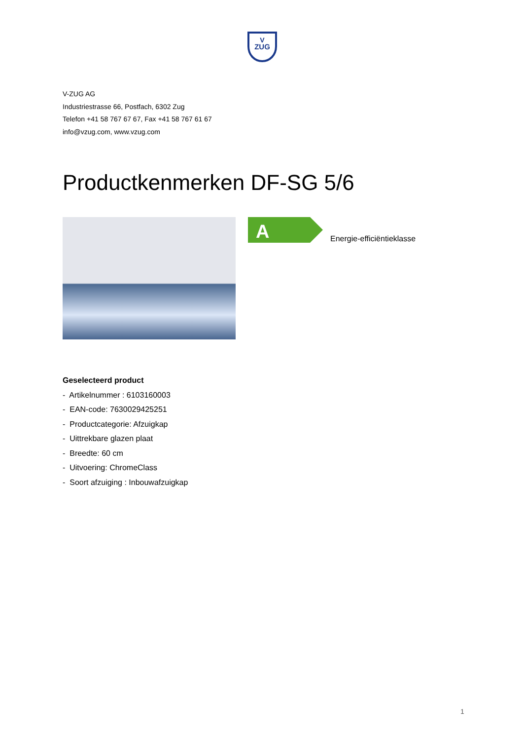V
ZUG
V-ZUG AG
Industriestrasse 66, Postfach, 6302 Zug
Telefon +41 58 767 67 67, Fax +41 58 767 61 67
info@vzug.com, www.vzug.com
Productkenmerken DF-SG 5/6
A
Energie-efficiëntieklasse
Geselecteerd product
- Artikelnummer : 6103160003
- EAN-code: 7630029425251
- Productcategorie: Afzuigkap
- Uittrekbare glazen plaat
- Breedte: 60 cm
- Uitvoering: ChromeClass
- Soort afzuiging : Inbouwafzuigkap
1